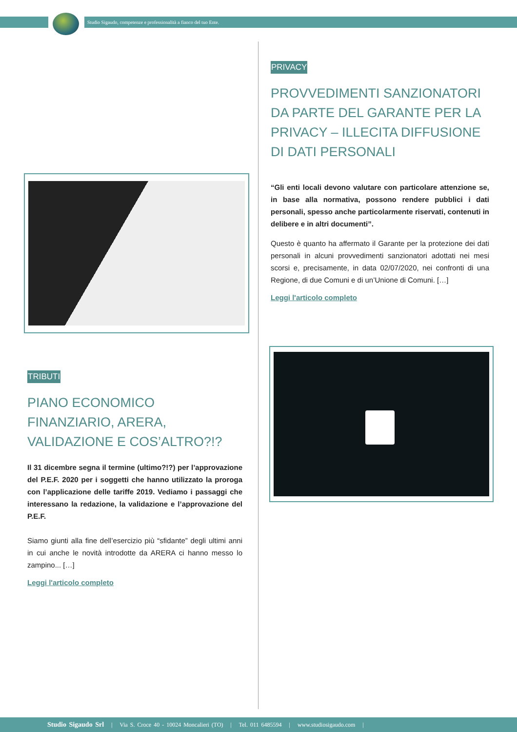Studio Sigaudo, competenze e professionalità a fianco del tuo Ente.
PRIVACY
PROVVEDIMENTI SANZIONATORI DA PARTE DEL GARANTE PER LA PRIVACY – ILLECITA DIFFUSIONE DI DATI PERSONALI
“Gli enti locali devono valutare con particolare attenzione se, in base alla normativa, possono rendere pubblici i dati personali, spesso anche particolarmente riservati, contenuti in delibere e in altri documenti”.
Questo è quanto ha affermato il Garante per la protezione dei dati personali in alcuni provvedimenti sanzionatori adottati nei mesi scorsi e, precisamente, in data 02/07/2020, nei confronti di una Regione, di due Comuni e di un’Unione di Comuni. […]
Leggi l'articolo completo
TRIBUTI
PIANO ECONOMICO FINANZIARIO, ARERA, VALIDAZIONE E COS’ALTRO?!?
Il 31 dicembre segna il termine (ultimo?!?) per l’approvazione del P.E.F. 2020 per i soggetti che hanno utilizzato la proroga con l’applicazione delle tariffe 2019. Vediamo i passaggi che interessano la redazione, la validazione e l’approvazione del P.E.F.
Siamo giunti alla fine dell’esercizio più “sfidante” degli ultimi anni in cui anche le novità introdotte da ARERA ci hanno messo lo zampino... […]
Leggi l'articolo completo
Studio Sigaudo Srl | Via S. Croce 40 - 10024 Moncalieri (TO) | Tel. 011 6485594 | www.studiosigaudo.com |